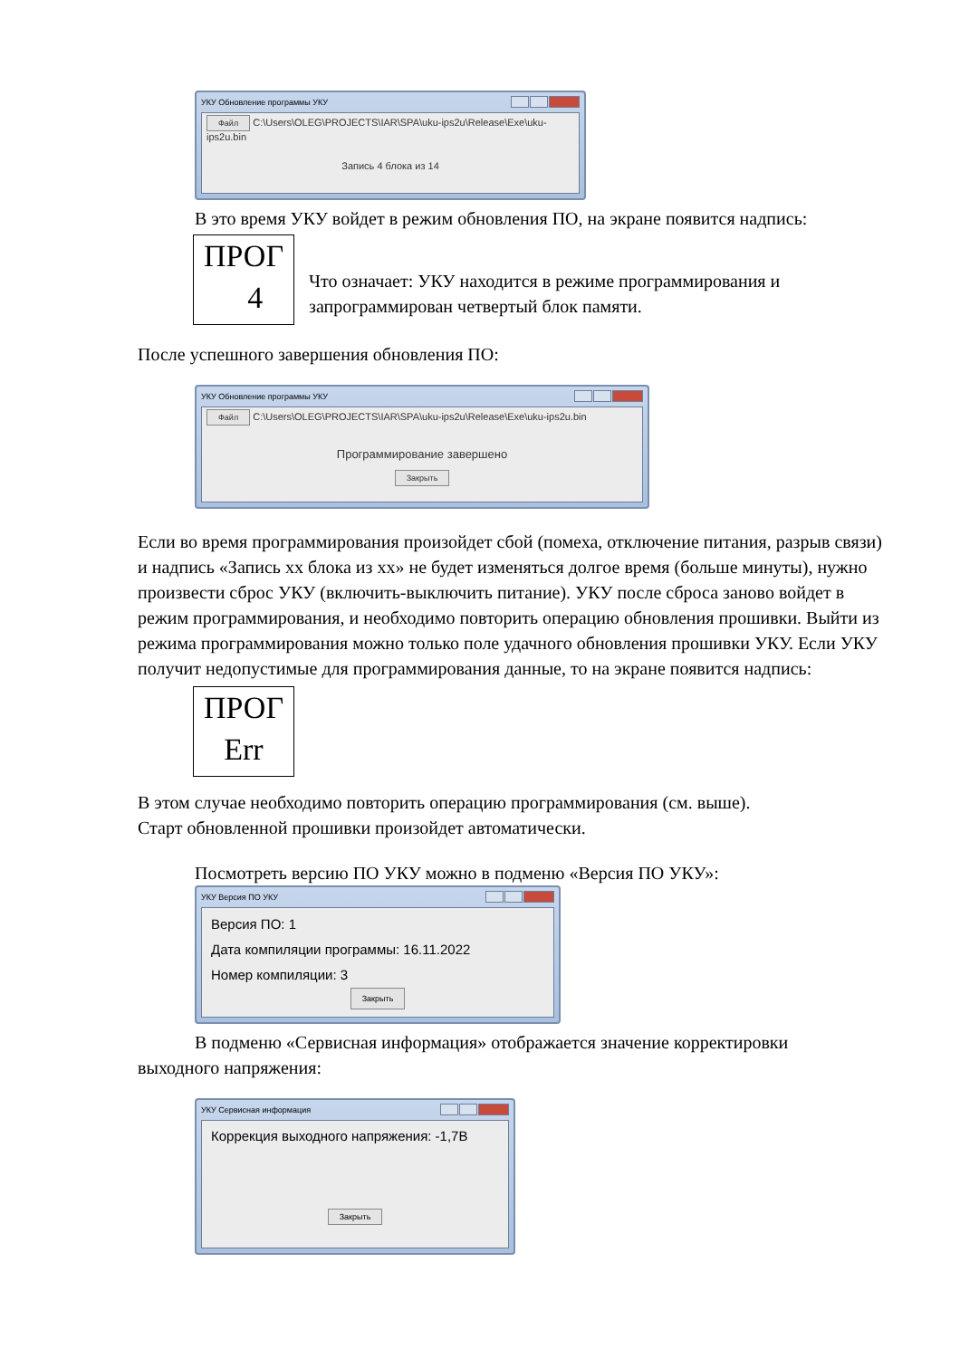УКУ Обновление программы УКУ
Файл C:\Users\OLEG\PROJECTS\IAR\SPA\uku-ips2u\Release\Exe\uku-ips2u.bin
Запись 4 блока из 14
В это время УКУ войдет в режим обновления ПО, на экране появится надпись:
ПРОГ
4
Что означает: УКУ находится в режиме программирования и
запрограммирован четвертый блок памяти.
После успешного завершения обновления ПО:
УКУ Обновление программы УКУ
Файл C:\Users\OLEG\PROJECTS\IAR\SPA\uku-ips2u\Release\Exe\uku-ips2u.bin
Программирование завершено
Закрыть
Если во время программирования произойдет сбой (помеха, отключение питания, разрыв связи) и надпись «Запись хх блока из хх» не будет изменяться долгое время (больше минуты), нужно произвести сброс УКУ (включить-выключить питание). УКУ после сброса заново войдет в режим программирования, и необходимо повторить операцию обновления прошивки. Выйти из режима программирования можно только поле удачного обновления прошивки УКУ. Если УКУ получит недопустимые для программирования данные, то на экране появится надпись:
ПРОГ
Err
В этом случае необходимо повторить операцию программирования (см. выше).
Старт обновленной прошивки произойдет автоматически.
Посмотреть версию ПО УКУ можно в подменю «Версия ПО УКУ»:
УКУ Версия ПО УКУ
Версия ПО: 1
Дата компиляции программы: 16.11.2022
Номер компиляции: 3
Закрыть
В подменю «Сервисная информация» отображается значение корректировки
выходного напряжения:
УКУ Сервисная информация
Коррекция выходного напряжения: -1,7В
Закрыть